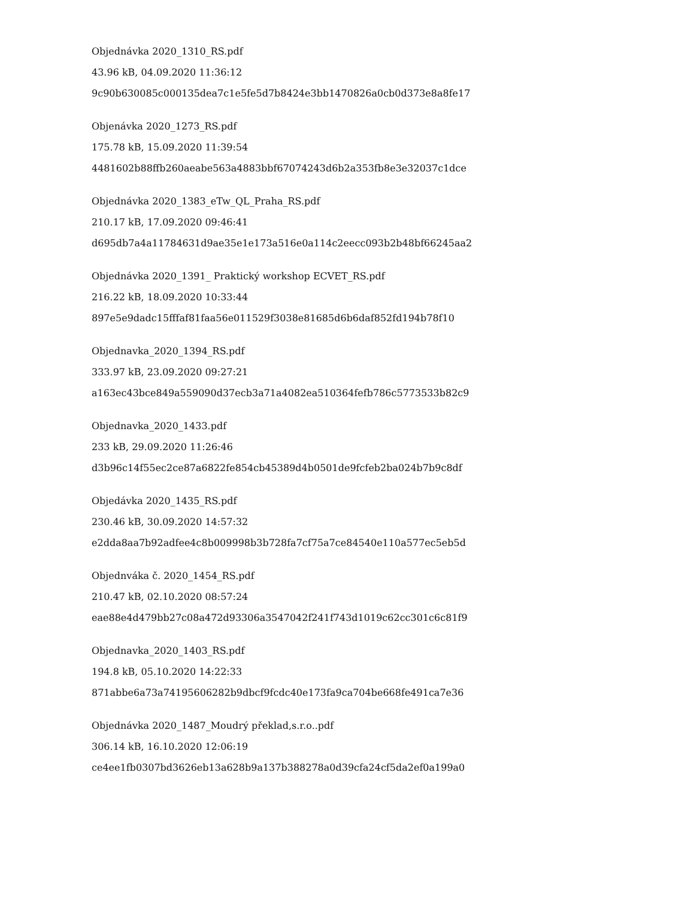Objednávka 2020_1310_RS.pdf
43.96 kB, 04.09.2020 11:36:12
9c90b630085c000135dea7c1e5fe5d7b8424e3bb1470826a0cb0d373e8a8fe17
Objenávka 2020_1273_RS.pdf
175.78 kB, 15.09.2020 11:39:54
4481602b88ffb260aeabe563a4883bbf67074243d6b2a353fb8e3e32037c1dce
Objednávka 2020_1383_eTw_QL_Praha_RS.pdf
210.17 kB, 17.09.2020 09:46:41
d695db7a4a11784631d9ae35e1e173a516e0a114c2eecc093b2b48bf66245aa2
Objednávka 2020_1391_ Praktický workshop ECVET_RS.pdf
216.22 kB, 18.09.2020 10:33:44
897e5e9dadc15fffaf81faa56e011529f3038e81685d6b6daf852fd194b78f10
Objednavka_2020_1394_RS.pdf
333.97 kB, 23.09.2020 09:27:21
a163ec43bce849a559090d37ecb3a71a4082ea510364fefb786c5773533b82c9
Objednavka_2020_1433.pdf
233 kB, 29.09.2020 11:26:46
d3b96c14f55ec2ce87a6822fe854cb45389d4b0501de9fcfeb2ba024b7b9c8df
Objedávka 2020_1435_RS.pdf
230.46 kB, 30.09.2020 14:57:32
e2dda8aa7b92adfee4c8b009998b3b728fa7cf75a7ce84540e110a577ec5eb5d
Objednváka č. 2020_1454_RS.pdf
210.47 kB, 02.10.2020 08:57:24
eae88e4d479bb27c08a472d93306a3547042f241f743d1019c62cc301c6c81f9
Objednavka_2020_1403_RS.pdf
194.8 kB, 05.10.2020 14:22:33
871abbe6a73a74195606282b9dbcf9fcdc40e173fa9ca704be668fe491ca7e36
Objednávka 2020_1487_Moudrý překlad,s.r.o..pdf
306.14 kB, 16.10.2020 12:06:19
ce4ee1fb0307bd3626eb13a628b9a137b388278a0d39cfa24cf5da2ef0a199a0